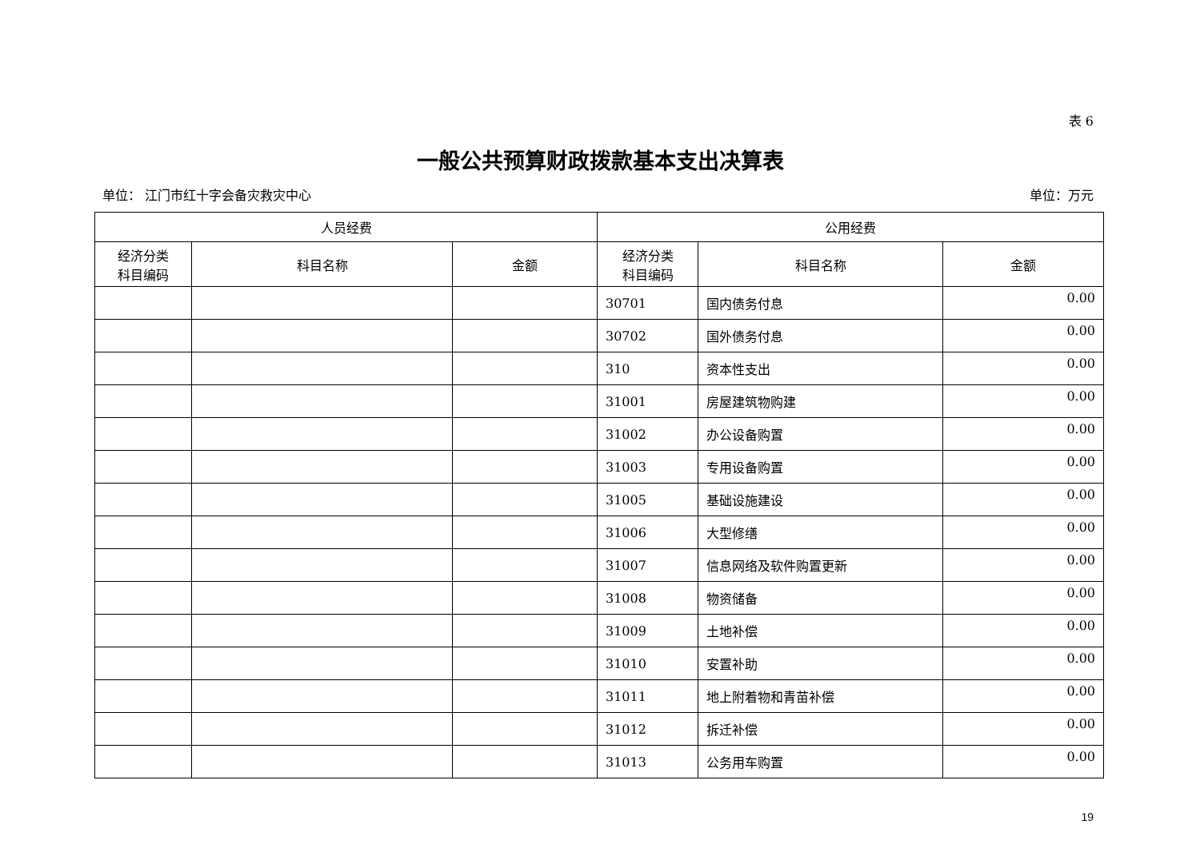表 6
一般公共预算财政拨款基本支出决算表
单位： 江门市红十字会备灾救灾中心 单位：万元
| 人员经费 | | | 公用经费 | | |
| --- | --- | --- | --- | --- | --- |
| 经济分类 科目编码 | 科目名称 | 金额 | 经济分类 科目编码 | 科目名称 | 金额 |
| | | | 30701 | 国内债务付息 | 0.00 |
| | | | 30702 | 国外债务付息 | 0.00 |
| | | | 310 | 资本性支出 | 0.00 |
| | | | 31001 | 房屋建筑物购建 | 0.00 |
| | | | 31002 | 办公设备购置 | 0.00 |
| | | | 31003 | 专用设备购置 | 0.00 |
| | | | 31005 | 基础设施建设 | 0.00 |
| | | | 31006 | 大型修缮 | 0.00 |
| | | | 31007 | 信息网络及软件购置更新 | 0.00 |
| | | | 31008 | 物资储备 | 0.00 |
| | | | 31009 | 土地补偿 | 0.00 |
| | | | 31010 | 安置补助 | 0.00 |
| | | | 31011 | 地上附着物和青苗补偿 | 0.00 |
| | | | 31012 | 拆迁补偿 | 0.00 |
| | | | 31013 | 公务用车购置 | 0.00 |
19